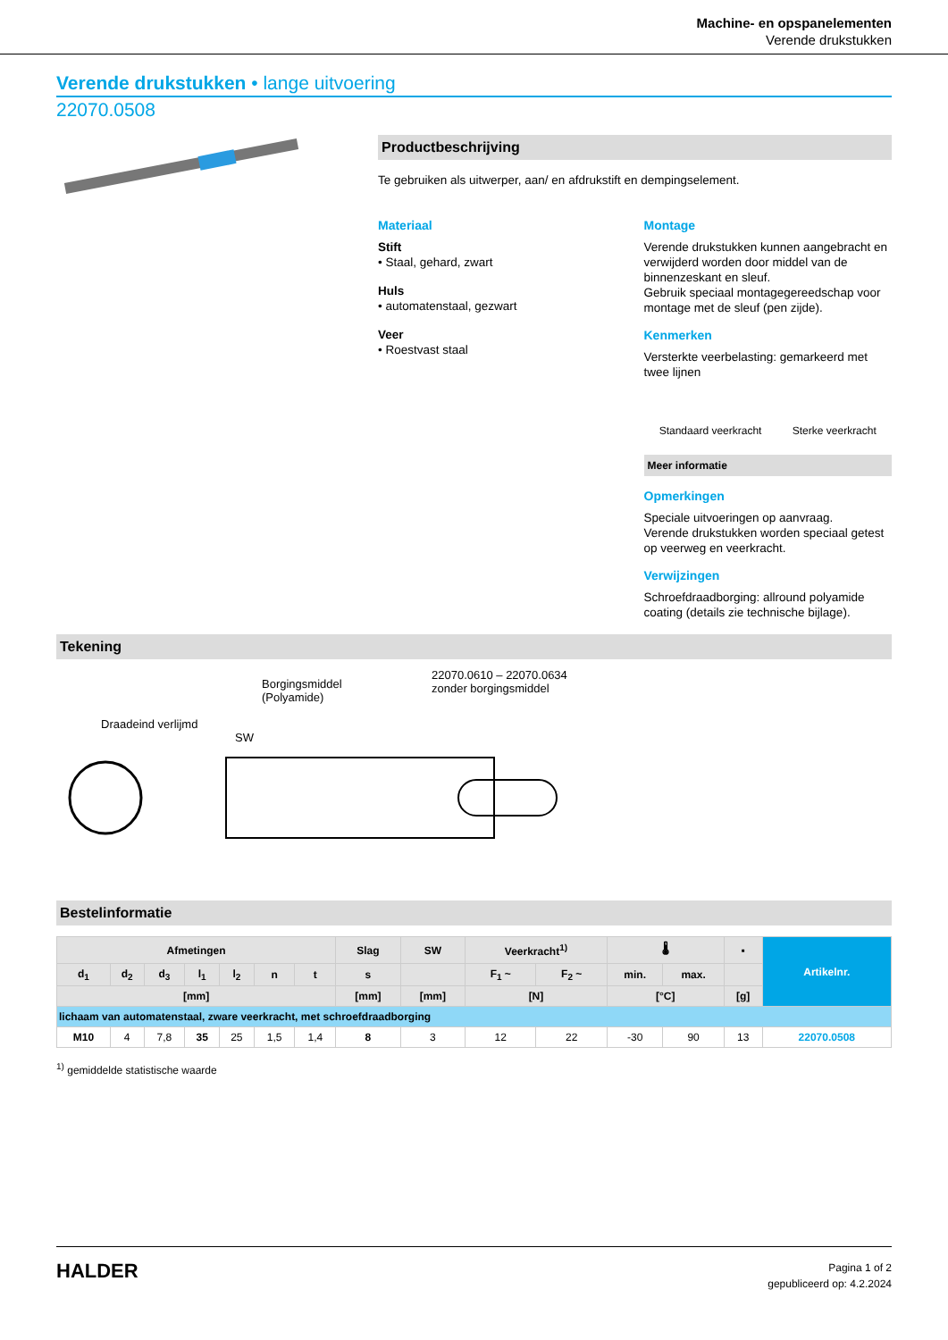Machine- en opspanelementen
Verende drukstukken
Verende drukstukken • lange uitvoering
22070.0508
Productbeschrijving
Te gebruiken als uitwerper, aan/ en afdrukstift en dempingselement.
Materiaal
Stift
• Staal, gehard, zwart
Huls
• automatenstaal, gezwart
Veer
• Roestvast staal
Montage
Verende drukstukken kunnen aangebracht en verwijderd worden door middel van de binnenzeskant en sleuf.
Gebruik speciaal montagegereedschap voor montage met de sleuf (pen zijde).
Kenmerken
Versterkte veerbelasting: gemarkeerd met twee lijnen
Standaard veerkracht Sterke veerkracht
Meer informatie
Opmerkingen
Speciale uitvoeringen op aanvraag.
Verende drukstukken worden speciaal getest op veerweg en veerkracht.
Verwijzingen
Schroefdraadborging: allround polyamide coating (details zie technische bijlage).
Tekening
Borgingsmiddel
(Polyamide)
22070.0610 – 22070.0634
zonder borgingsmiddel
Draadeind verlijmd
SW
Bestelinformatie
| Afmetingen | | | | | | | Slag | SW | Veerkracht<sup>1)</sup> | | 🌡 | | ▪ | Artikelnr. |
| --- | --- | --- | --- | --- | --- | --- | --- | --- | --- | --- | --- | --- | --- | --- |
| d<sub>1</sub> | d<sub>2</sub> | d<sub>3</sub> | l<sub>1</sub> | l<sub>2</sub> | n | t | s | | F<sub>1</sub> ~ | F<sub>2</sub> ~ | min. | max. | | |
| [mm] | | | | | | | [mm] | [mm] | [N] | | [°C] | | [g] | |
| lichaam van automatenstaal, zware veerkracht, met schroefdraadborging | | | | | | | | | | | | | | |
| M10 | 4 | 7,8 | 35 | 25 | 1,5 | 1,4 | 8 | 3 | 12 | 22 | -30 | 90 | 13 | 22070.0508 |
<sup>1)</sup> gemiddelde statistische waarde
HALDER
Pagina 1 of 2
gepubliceerd op: 4.2.2024